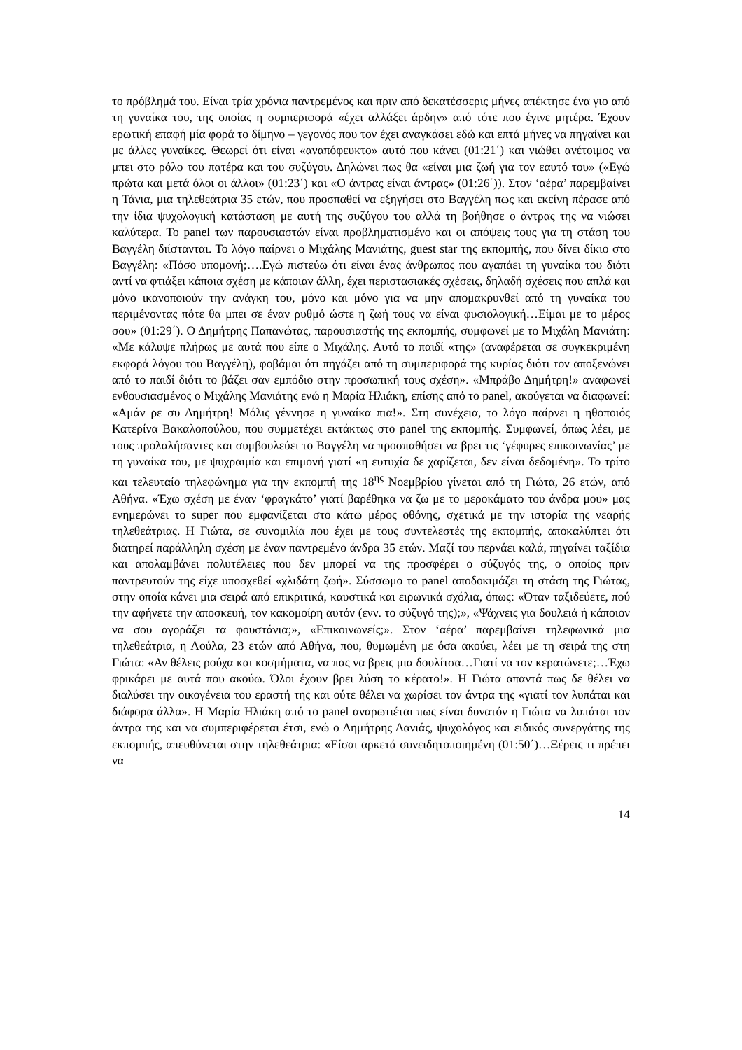το πρόβλημά του. Είναι τρία χρόνια παντρεμένος και πριν από δεκατέσσερις μήνες απέκτησε ένα γιο από τη γυναίκα του, της οποίας η συμπεριφορά «έχει αλλάξει άρδην» από τότε που έγινε μητέρα. Έχουν ερωτική επαφή μία φορά το δίμηνο – γεγονός που τον έχει αναγκάσει εδώ και επτά μήνες να πηγαίνει και με άλλες γυναίκες. Θεωρεί ότι είναι «αναπόφευκτο» αυτό που κάνει (01:21΄) και νιώθει ανέτοιμος να μπει στο ρόλο του πατέρα και του συζύγου. Δηλώνει πως θα «είναι μια ζωή για τον εαυτό του» («Εγώ πρώτα και μετά όλοι οι άλλοι» (01:23΄) και «Ο άντρας είναι άντρας» (01:26΄)). Στον ‘αέρα’ παρεμβαίνει η Τάνια, μια τηλεθεάτρια 35 ετών, που προσπαθεί να εξηγήσει στο Βαγγέλη πως και εκείνη πέρασε από την ίδια ψυχολογική κατάσταση με αυτή της συζύγου του αλλά τη βοήθησε ο άντρας της να νιώσει καλύτερα. Το panel των παρουσιαστών είναι προβληματισμένο και οι απόψεις τους για τη στάση του Βαγγέλη διίστανται. Το λόγο παίρνει ο Μιχάλης Μανιάτης, guest star της εκπομπής, που δίνει δίκιο στο Βαγγέλη: «Πόσο υπομονή;….Εγώ πιστεύω ότι είναι ένας άνθρωπος που αγαπάει τη γυναίκα του διότι αντί να φτιάξει κάποια σχέση με κάποιαν άλλη, έχει περιστασιακές σχέσεις, δηλαδή σχέσεις που απλά και μόνο ικανοποιούν την ανάγκη του, μόνο και μόνο για να μην απομακρυνθεί από τη γυναίκα του περιμένοντας πότε θα μπει σε έναν ρυθμό ώστε η ζωή τους να είναι φυσιολογική…Είμαι με το μέρος σου» (01:29΄). Ο Δημήτρης Παπανώτας, παρουσιαστής της εκπομπής, συμφωνεί με το Μιχάλη Μανιάτη: «Με κάλυψε πλήρως με αυτά που είπε ο Μιχάλης. Αυτό το παιδί «της» (αναφέρεται σε συγκεκριμένη εκφορά λόγου του Βαγγέλη), φοβάμαι ότι πηγάζει από τη συμπεριφορά της κυρίας διότι τον αποξενώνει από το παιδί διότι το βάζει σαν εμπόδιο στην προσωπική τους σχέση». «Μπράβο Δημήτρη!» αναφωνεί ενθουσιασμένος ο Μιχάλης Μανιάτης ενώ η Μαρία Ηλιάκη, επίσης από το panel, ακούγεται να διαφωνεί: «Αμάν ρε συ Δημήτρη! Μόλις γέννησε η γυναίκα πια!». Στη συνέχεια, το λόγο παίρνει η ηθοποιός Κατερίνα Βακαλοπούλου, που συμμετέχει εκτάκτως στο panel της εκπομπής. Συμφωνεί, όπως λέει, με τους προλαλήσαντες και συμβουλεύει το Βαγγέλη να προσπαθήσει να βρει τις ‘γέφυρες επικοινωνίας’ με τη γυναίκα του, με ψυχραιμία και επιμονή γιατί «η ευτυχία δε χαρίζεται, δεν είναι δεδομένη». Το τρίτο και τελευταίο τηλεφώνημα για την εκπομπή της 18<sup>ης</sup> Νοεμβρίου γίνεται από τη Γιώτα, 26 ετών, από Αθήνα. «Έχω σχέση με έναν ‘φραγκάτο’ γιατί βαρέθηκα να ζω με το μεροκάματο του άνδρα μου» μας ενημερώνει το super που εμφανίζεται στο κάτω μέρος οθόνης, σχετικά με την ιστορία της νεαρής τηλεθεάτριας. Η Γιώτα, σε συνομιλία που έχει με τους συντελεστές της εκπομπής, αποκαλύπτει ότι διατηρεί παράλληλη σχέση με έναν παντρεμένο άνδρα 35 ετών. Μαζί του περνάει καλά, πηγαίνει ταξίδια και απολαμβάνει πολυτέλειες που δεν μπορεί να της προσφέρει ο σύζυγός της, ο οποίος πριν παντρευτούν της είχε υποσχεθεί «χλιδάτη ζωή». Σύσσωμο το panel αποδοκιμάζει τη στάση της Γιώτας, στην οποία κάνει μια σειρά από επικριτικά, καυστικά και ειρωνικά σχόλια, όπως: «Όταν ταξιδεύετε, πού την αφήνετε την αποσκευή, τον κακομοίρη αυτόν (ενν. το σύζυγό της);», «Ψάχνεις για δουλειά ή κάποιον να σου αγοράζει τα φουστάνια;», «Επικοινωνείς;». Στον ‘αέρα’ παρεμβαίνει τηλεφωνικά μια τηλεθεάτρια, η Λούλα, 23 ετών από Αθήνα, που, θυμωμένη με όσα ακούει, λέει με τη σειρά της στη Γιώτα: «Αν θέλεις ρούχα και κοσμήματα, να πας να βρεις μια δουλίτσα…Γιατί να τον κερατώνετε;…Έχω φρικάρει με αυτά που ακούω. Όλοι έχουν βρει λύση το κέρατο!». Η Γιώτα απαντά πως δε θέλει να διαλύσει την οικογένεια του εραστή της και ούτε θέλει να χωρίσει τον άντρα της «γιατί τον λυπάται και διάφορα άλλα». Η Μαρία Ηλιάκη από το panel αναρωτιέται πως είναι δυνατόν η Γιώτα να λυπάται τον άντρα της και να συμπεριφέρεται έτσι, ενώ ο Δημήτρης Δανιάς, ψυχολόγος και ειδικός συνεργάτης της εκπομπής, απευθύνεται στην τηλεθεάτρια: «Είσαι αρκετά συνειδητοποιημένη (01:50΄)…Ξέρεις τι πρέπει να
14